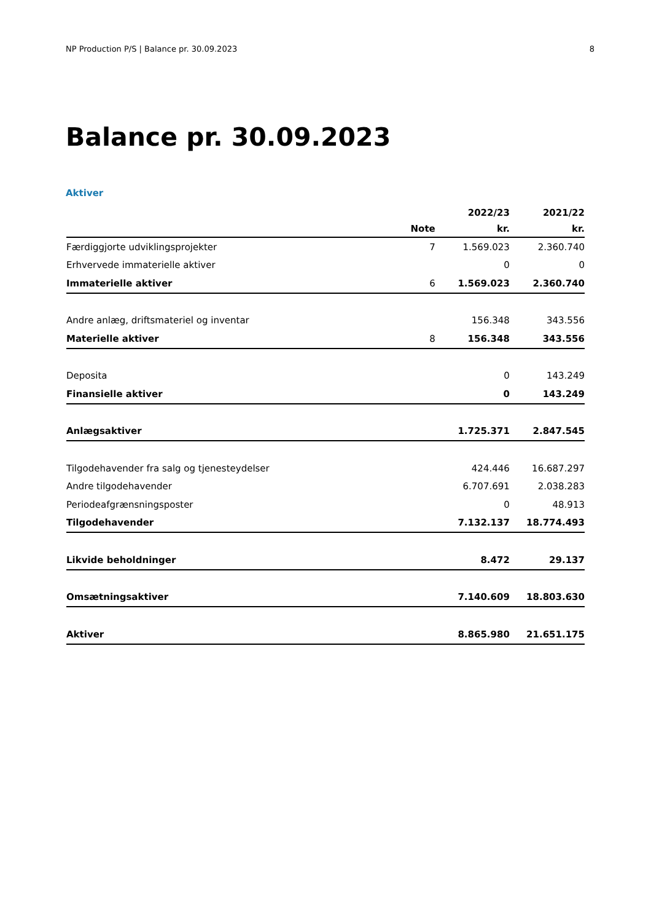NP Production P/S | Balance pr. 30.09.2023 8
Balance pr. 30.09.2023
Aktiver
| | | 2022/23 | 2021/22 |
| --- | --- | --- | --- |
| | Note | kr. | kr. |
| Færdiggjorte udviklingsprojekter | 7 | 1.569.023 | 2.360.740 |
| Erhvervede immaterielle aktiver | | 0 | 0 |
| Immaterielle aktiver | 6 | 1.569.023 | 2.360.740 |
| Andre anlæg, driftsmateriel og inventar | | 156.348 | 343.556 |
| Materielle aktiver | 8 | 156.348 | 343.556 |
| Deposita | | 0 | 143.249 |
| Finansielle aktiver | | 0 | 143.249 |
| Anlægsaktiver | | 1.725.371 | 2.847.545 |
| Tilgodehavender fra salg og tjenesteydelser | | 424.446 | 16.687.297 |
| Andre tilgodehavender | | 6.707.691 | 2.038.283 |
| Periodeafgrænsningsposter | | 0 | 48.913 |
| Tilgodehavender | | 7.132.137 | 18.774.493 |
| Likvide beholdninger | | 8.472 | 29.137 |
| Omsætningsaktiver | | 7.140.609 | 18.803.630 |
| Aktiver | | 8.865.980 | 21.651.175 |